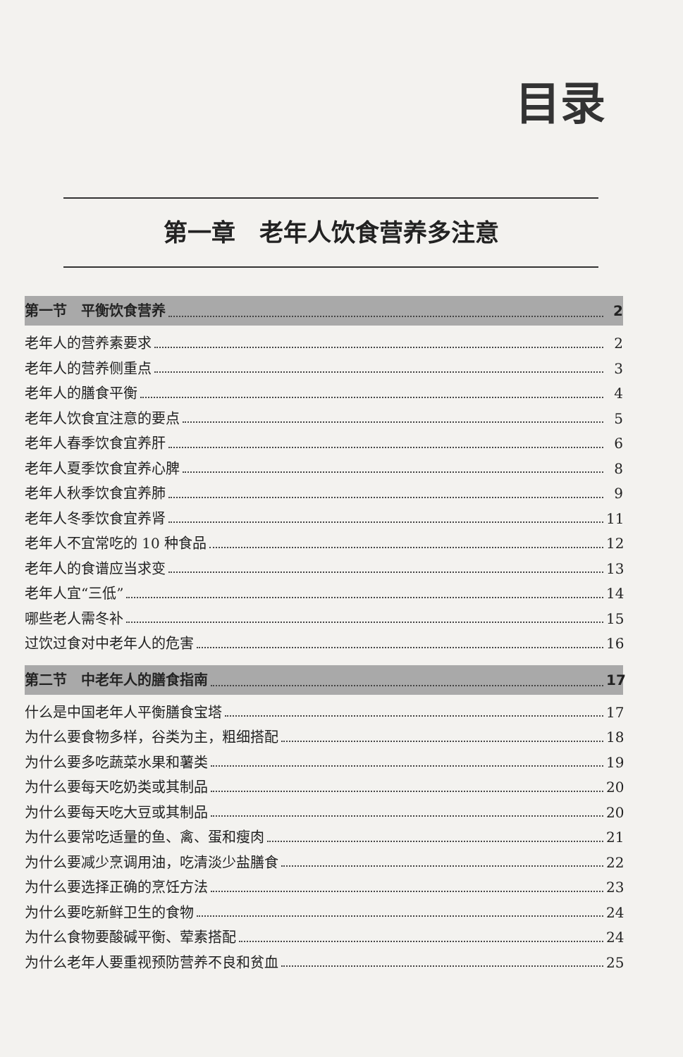目录
第一章　老年人饮食营养多注意
第一节　平衡饮食营养 2
老年人的营养素要求 2
老年人的营养侧重点 3
老年人的膳食平衡 4
老年人饮食宜注意的要点 5
老年人春季饮食宜养肝 6
老年人夏季饮食宜养心脾 8
老年人秋季饮食宜养肺 9
老年人冬季饮食宜养肾 11
老年人不宜常吃的 10 种食品 12
老年人的食谱应当求变 13
老年人宜“三低” 14
哪些老人需冬补 15
过饮过食对中老年人的危害 16
第二节　中老年人的膳食指南 17
什么是中国老年人平衡膳食宝塔 17
为什么要食物多样，谷类为主，粗细搭配 18
为什么要多吃蔬菜水果和薯类 19
为什么要每天吃奶类或其制品 20
为什么要每天吃大豆或其制品 20
为什么要常吃适量的鱼、禽、蛋和瘦肉 21
为什么要减少烹调用油，吃清淡少盐膳食 22
为什么要选择正确的烹饪方法 23
为什么要吃新鲜卫生的食物 24
为什么食物要酸碱平衡、荤素搭配 24
为什么老年人要重视预防营养不良和贫血 25